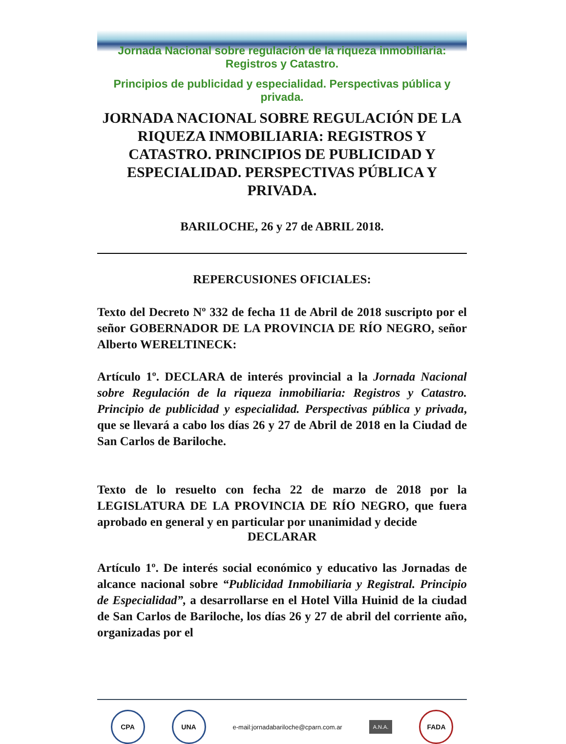Jornada Nacional sobre regulación de la riqueza inmobiliaria: Registros y Catastro.
Principios de publicidad y especialidad. Perspectivas pública y privada.
JORNADA NACIONAL SOBRE REGULACIÓN DE LA RIQUEZA INMOBILIARIA: REGISTROS Y CATASTRO. PRINCIPIOS DE PUBLICIDAD Y ESPECIALIDAD. PERSPECTIVAS PÚBLICA Y PRIVADA.
BARILOCHE, 26 y 27 de ABRIL 2018.
REPERCUSIONES OFICIALES:
Texto del Decreto Nº 332 de fecha 11 de Abril de 2018 suscripto por el señor GOBERNADOR DE LA PROVINCIA DE RÍO NEGRO, señor Alberto WERELTINECK:
Artículo 1º. DECLARA de interés provincial a la Jornada Nacional sobre Regulación de la riqueza inmobiliaria: Registros y Catastro. Principio de publicidad y especialidad. Perspectivas pública y privada, que se llevará a cabo los días 26 y 27 de Abril de 2018 en la Ciudad de San Carlos de Bariloche.
Texto de lo resuelto con fecha 22 de marzo de 2018 por la LEGISLATURA DE LA PROVINCIA DE RÍO NEGRO, que fuera aprobado en general y en particular por unanimidad y decide
DECLARAR
Artículo 1º. De interés social económico y educativo las Jornadas de alcance nacional sobre “Publicidad Inmobiliaria y Registral. Principio de Especialidad”, a desarrollarse en el Hotel Villa Huinid de la ciudad de San Carlos de Bariloche, los días 26 y 27 de abril del corriente año, organizadas por el
CPA UNA
e-mail:jornadabariloche@cparn.com.ar
A.N.A.
FADA